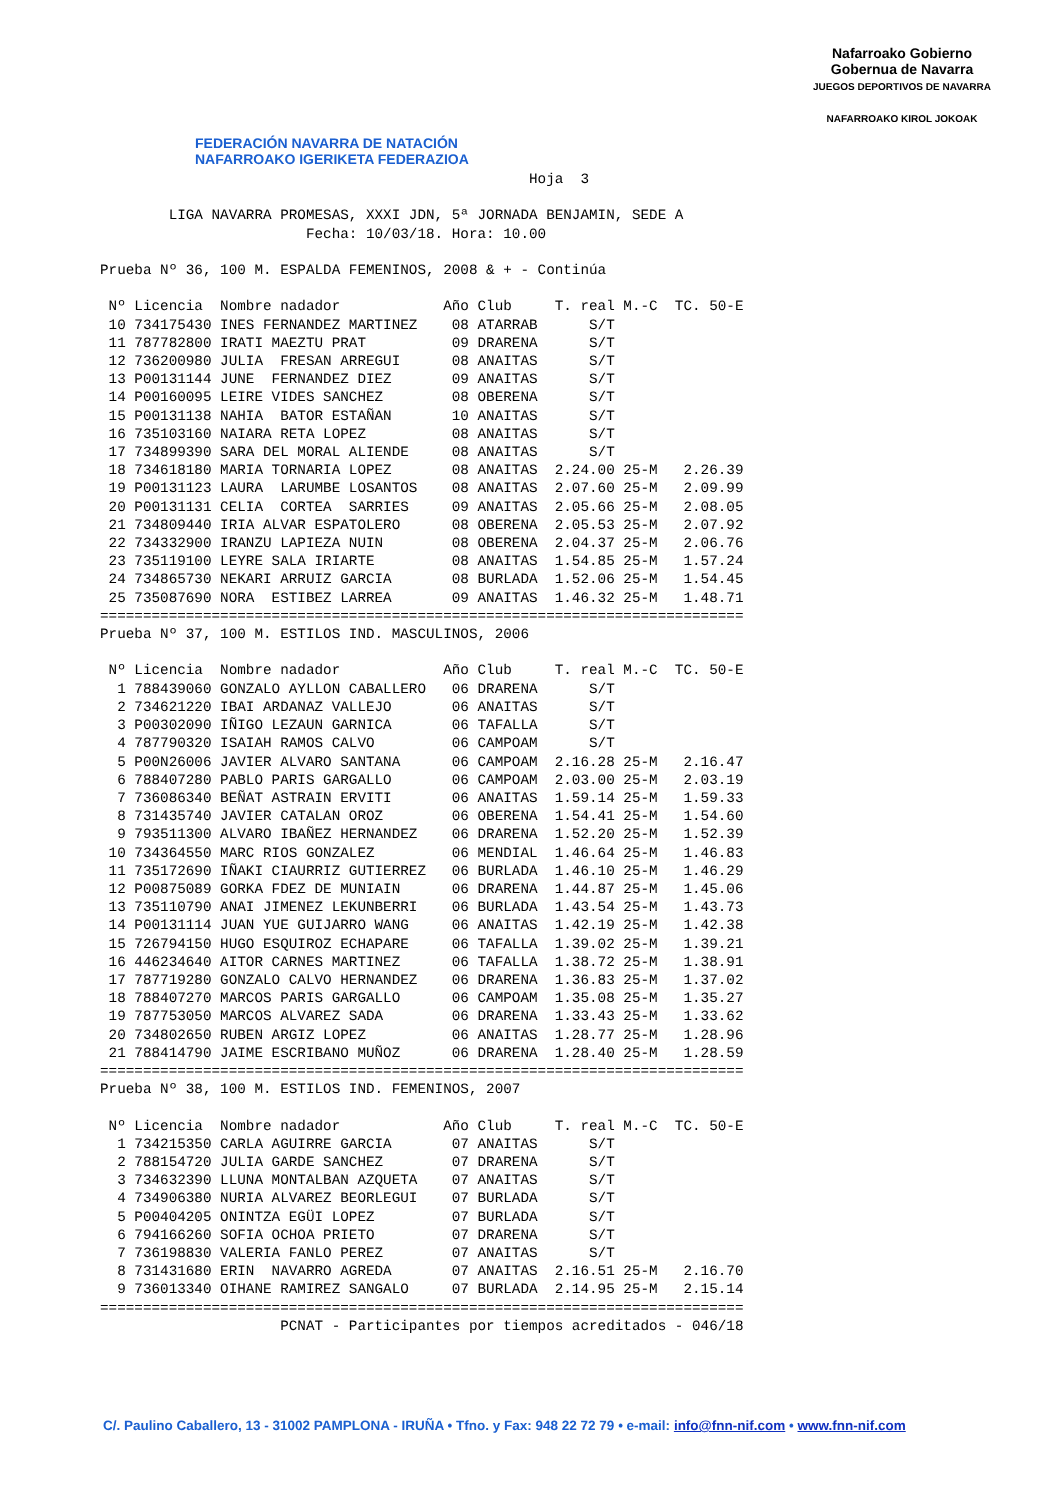FEDERACIÓN NAVARRA DE NATACIÓN
NAFARROAKO IGERIKETA FEDERAZIOA
Nafarroako Gobierno
Gobernua de Navarra
JUEGOS DEPORTIVOS DE NAVARRA
NAFARROAKO KIROL JOKOAK
                                                  Hoja  3

        LIGA NAVARRA PROMESAS, XXXI JDN, 5ª JORNADA BENJAMIN, SEDE A
                        Fecha: 10/03/18. Hora: 10.00

Prueba Nº 36, 100 M. ESPALDA FEMENINOS, 2008 & + - Continúa

 Nº Licencia  Nombre nadador            Año Club     T. real M.-C  TC. 50-E
 10 734175430 INES FERNANDEZ MARTINEZ    08 ATARRAB      S/T
 11 787782800 IRATI MAEZTU PRAT          09 DRARENA      S/T
 12 736200980 JULIA  FRESAN ARREGUI      08 ANAITAS      S/T
 13 P00131144 JUNE  FERNANDEZ DIEZ       09 ANAITAS      S/T
 14 P00160095 LEIRE VIDES SANCHEZ        08 OBERENA      S/T
 15 P00131138 NAHIA  BATOR ESTAÑAN       10 ANAITAS      S/T
 16 735103160 NAIARA RETA LOPEZ          08 ANAITAS      S/T
 17 734899390 SARA DEL MORAL ALIENDE     08 ANAITAS      S/T
 18 734618180 MARIA TORNARIA LOPEZ       08 ANAITAS  2.24.00 25-M   2.26.39
 19 P00131123 LAURA  LARUMBE LOSANTOS    08 ANAITAS  2.07.60 25-M   2.09.99
 20 P00131131 CELIA  CORTEA  SARRIES     09 ANAITAS  2.05.66 25-M   2.08.05
 21 734809440 IRIA ALVAR ESPATOLERO      08 OBERENA  2.05.53 25-M   2.07.92
 22 734332900 IRANZU LAPIEZA NUIN        08 OBERENA  2.04.37 25-M   2.06.76
 23 735119100 LEYRE SALA IRIARTE         08 ANAITAS  1.54.85 25-M   1.57.24
 24 734865730 NEKARI ARRUIZ GARCIA       08 BURLADA  1.52.06 25-M   1.54.45
 25 735087690 NORA  ESTIBEZ LARREA       09 ANAITAS  1.46.32 25-M   1.48.71
===========================================================================
Prueba Nº 37, 100 M. ESTILOS IND. MASCULINOS, 2006

 Nº Licencia  Nombre nadador            Año Club     T. real M.-C  TC. 50-E
  1 788439060 GONZALO AYLLON CABALLERO   06 DRARENA      S/T
  2 734621220 IBAI ARDANAZ VALLEJO       06 ANAITAS      S/T
  3 P00302090 IÑIGO LEZAUN GARNICA       06 TAFALLA      S/T
  4 787790320 ISAIAH RAMOS CALVO         06 CAMPOAM      S/T
  5 P00N26006 JAVIER ALVARO SANTANA      06 CAMPOAM  2.16.28 25-M   2.16.47
  6 788407280 PABLO PARIS GARGALLO       06 CAMPOAM  2.03.00 25-M   2.03.19
  7 736086340 BEÑAT ASTRAIN ERVITI       06 ANAITAS  1.59.14 25-M   1.59.33
  8 731435740 JAVIER CATALAN OROZ        06 OBERENA  1.54.41 25-M   1.54.60
  9 793511300 ALVARO IBAÑEZ HERNANDEZ    06 DRARENA  1.52.20 25-M   1.52.39
 10 734364550 MARC RIOS GONZALEZ         06 MENDIAL  1.46.64 25-M   1.46.83
 11 735172690 IÑAKI CIAURRIZ GUTIERREZ   06 BURLADA  1.46.10 25-M   1.46.29
 12 P00875089 GORKA FDEZ DE MUNIAIN      06 DRARENA  1.44.87 25-M   1.45.06
 13 735110790 ANAI JIMENEZ LEKUNBERRI    06 BURLADA  1.43.54 25-M   1.43.73
 14 P00131114 JUAN YUE GUIJARRO WANG     06 ANAITAS  1.42.19 25-M   1.42.38
 15 726794150 HUGO ESQUIROZ ECHAPARE     06 TAFALLA  1.39.02 25-M   1.39.21
 16 446234640 AITOR CARNES MARTINEZ      06 TAFALLA  1.38.72 25-M   1.38.91
 17 787719280 GONZALO CALVO HERNANDEZ    06 DRARENA  1.36.83 25-M   1.37.02
 18 788407270 MARCOS PARIS GARGALLO      06 CAMPOAM  1.35.08 25-M   1.35.27
 19 787753050 MARCOS ALVAREZ SADA        06 DRARENA  1.33.43 25-M   1.33.62
 20 734802650 RUBEN ARGIZ LOPEZ          06 ANAITAS  1.28.77 25-M   1.28.96
 21 788414790 JAIME ESCRIBANO MUÑOZ      06 DRARENA  1.28.40 25-M   1.28.59
===========================================================================
Prueba Nº 38, 100 M. ESTILOS IND. FEMENINOS, 2007

 Nº Licencia  Nombre nadador            Año Club     T. real M.-C  TC. 50-E
  1 734215350 CARLA AGUIRRE GARCIA       07 ANAITAS      S/T
  2 788154720 JULIA GARDE SANCHEZ        07 DRARENA      S/T
  3 734632390 LLUNA MONTALBAN AZQUETA    07 ANAITAS      S/T
  4 734906380 NURIA ALVAREZ BEORLEGUI    07 BURLADA      S/T
  5 P00404205 ONINTZA EGÜI LOPEZ         07 BURLADA      S/T
  6 794166260 SOFIA OCHOA PRIETO         07 DRARENA      S/T
  7 736198830 VALERIA FANLO PEREZ        07 ANAITAS      S/T
  8 731431680 ERIN  NAVARRO AGREDA       07 ANAITAS  2.16.51 25-M   2.16.70
  9 736013340 OIHANE RAMIREZ SANGALO     07 BURLADA  2.14.95 25-M   2.15.14
===========================================================================
                     PCNAT - Participantes por tiempos acreditados - 046/18
C/. Paulino Caballero, 13 - 31002 PAMPLONA - IRUÑA • Tfno. y Fax: 948 22 72 79 • e-mail: info@fnn-nif.com • www.fnn-nif.com